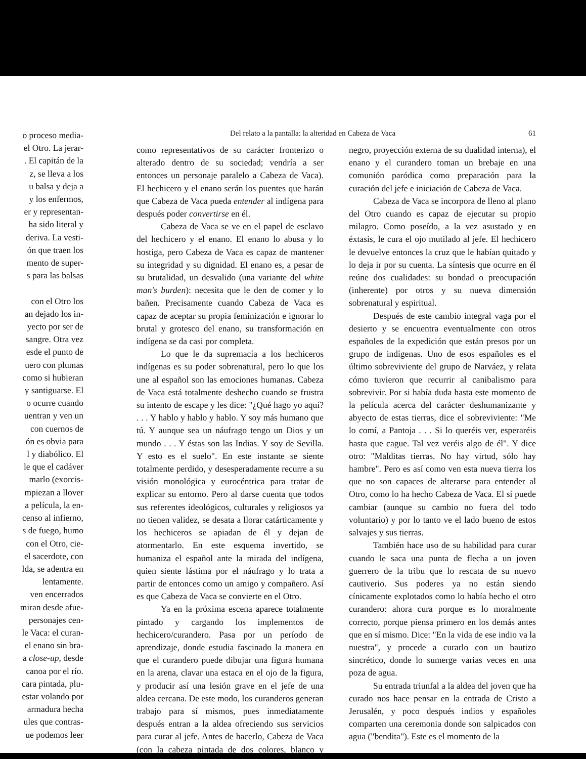o proceso media-
el Otro. La jerar-
. El capitán de la
z, se lleva a los
u balsa y deja a
y los enfermos,
er y representan-
ha sido literal y
deriva. La vesti-
ón que traen los
mento de super-
s para las balsas
con el Otro los
an dejado los in-
yecto por ser de
sangre. Otra vez
esde el punto de
uero con plumas
como si hubieran
y santiguarse. El
o ocurre cuando
uentran y ven un
con cuernos de
ón es obvia para
l y diabólico. El
le que el cadáver
marlo (exorcis-
mpiezan a llover
a película, la en-
censo al infierno,
s de fuego, humo
con el Otro, cie-
el sacerdote, con
lda, se adentra en
lentamente.
ven encerrados
miran desde afue-
personajes cen-
le Vaca: el curan-
el enano sin bra-
a close-up, desde
canoa por el río.
cara pintada, plu-
estar volando por
armadura hecha
ules que contras-
ue podemos leer
Del relato a la pantalla: la alteridad en Cabeza de Vaca 61
como representativos de su carácter fronterizo o alterado dentro de su sociedad; vendría a ser entonces un personaje paralelo a Cabeza de Vaca). El hechicero y el enano serán los puentes que harán que Cabeza de Vaca pueda entender al indígena para después poder convertirse en él.
Cabeza de Vaca se ve en el papel de esclavo del hechicero y el enano. El enano lo abusa y lo hostiga, pero Cabeza de Vaca es capaz de mantener su integridad y su dignidad. El enano es, a pesar de su brutalidad, un desvalido (una variante del white man's burden): necesita que le den de comer y lo bañen. Precisamente cuando Cabeza de Vaca es capaz de aceptar su propia feminización e ignorar lo brutal y grotesco del enano, su transformación en indígena se da casi por completa.
Lo que le da supremacía a los hechiceros indígenas es su poder sobrenatural, pero lo que los une al español son las emociones humanas. Cabeza de Vaca está totalmente deshecho cuando se frustra su intento de escape y les dice: "¿Qué hago yo aquí? . . . Y hablo y hablo y hablo. Y soy más humano que tú. Y aunque sea un náufrago tengo un Dios y un mundo . . . Y éstas son las Indias. Y soy de Sevilla. Y esto es el suelo". En este instante se siente totalmente perdido, y desesperadamente recurre a su visión monológica y eurocéntrica para tratar de explicar su entorno. Pero al darse cuenta que todos sus referentes ideológicos, culturales y religiosos ya no tienen validez, se desata a llorar catárticamente y los hechiceros se apiadan de él y dejan de atormentarlo. En este esquema invertido, se humaniza el español ante la mirada del indígena, quien siente lástima por el náufrago y lo trata a partir de entonces como un amigo y compañero. Así es que Cabeza de Vaca se convierte en el Otro.
Ya en la próxima escena aparece totalmente pintado y cargando los implementos de hechicero/curandero. Pasa por un período de aprendizaje, donde estudia fascinado la manera en que el curandero puede dibujar una figura humana en la arena, clavar una estaca en el ojo de la figura, y producir así una lesión grave en el jefe de una aldea cercana. De este modo, los curanderos generan trabajo para sí mismos, pues inmediatamente después entran a la aldea ofreciendo sus servicios para curar al jefe. Antes de hacerlo, Cabeza de Vaca (con la cabeza pintada de dos colores, blanco y negro, proyección externa de su dualidad interna), el enano y el curandero toman un brebaje en una comunión paródica como preparación para la curación del jefe e iniciación de Cabeza de Vaca.
Cabeza de Vaca se incorpora de lleno al plano del Otro cuando es capaz de ejecutar su propio milagro. Como poseído, a la vez asustado y en éxtasis, le cura el ojo mutilado al jefe. El hechicero le devuelve entonces la cruz que le habían quitado y lo deja ir por su cuenta. La síntesis que ocurre en él reúne dos cualidades: su bondad o preocupación (inherente) por otros y su nueva dimensión sobrenatural y espiritual.
Después de este cambio integral vaga por el desierto y se encuentra eventualmente con otros españoles de la expedición que están presos por un grupo de indígenas. Uno de esos españoles es el último sobreviviente del grupo de Narváez, y relata cómo tuvieron que recurrir al canibalismo para sobrevivir. Por si había duda hasta este momento de la película acerca del carácter deshumanizante y abyecto de estas tierras, dice el sobreviviente: "Me lo comí, a Pantoja . . . Si lo queréis ver, esperaréis hasta que cague. Tal vez veréis algo de él". Y dice otro: "Malditas tierras. No hay virtud, sólo hay hambre". Pero es así como ven esta nueva tierra los que no son capaces de alterarse para entender al Otro, como lo ha hecho Cabeza de Vaca. El sí puede cambiar (aunque su cambio no fuera del todo voluntario) y por lo tanto ve el lado bueno de estos salvajes y sus tierras.
También hace uso de su habilidad para curar cuando le saca una punta de flecha a un joven guerrero de la tribu que lo rescata de su nuevo cautiverio. Sus poderes ya no están siendo cínicamente explotados como lo había hecho el otro curandero: ahora cura porque es lo moralmente correcto, porque piensa primero en los demás antes que en sí mismo. Dice: "En la vida de ese indio va la nuestra", y procede a curarlo con un bautizo sincrético, donde lo sumerge varias veces en una poza de agua.
Su entrada triunfal a la aldea del joven que ha curado nos hace pensar en la entrada de Cristo a Jerusalén, y poco después indios y españoles comparten una ceremonia donde son salpicados con agua ("bendita"). Este es el momento de la